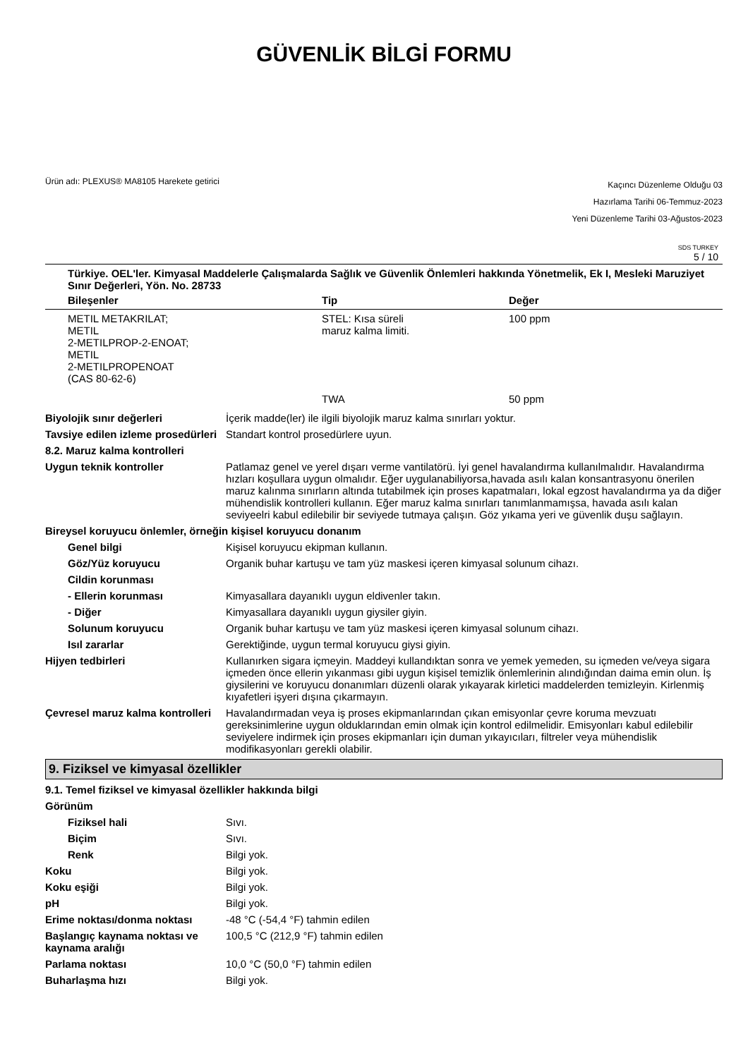GÜVENLİK BİLGİ FORMU
Ürün adı: PLEXUS® MA8105 Harekete getirici
Kaçıncı Düzenleme Olduğu 03
Hazırlama Tarihi 06-Temmuz-2023
Yeni Düzenleme Tarihi 03-Ağustos-2023
SDS TURKEY
5 / 10
Türkiye. OEL'ler. Kimyasal Maddelerle Çalışmalarda Sağlık ve Güvenlik Önlemleri hakkında Yönetmelik, Ek I, Mesleki Maruziyet Sınır Değerleri, Yön. No. 28733
| Bileşenler | Tip | Değer |
| --- | --- | --- |
| METIL METAKRILAT; METIL 2-METILPROP-2-ENOAT; METIL 2-METILPROPENOAT (CAS 80-62-6) | STEL: Kısa süreli maruz kalma limiti. | 100 ppm |
| | TWA | 50 ppm |
Biyolojik sınır değerleri İçerik madde(ler) ile ilgili biyolojik maruz kalma sınırları yoktur.
Tavsiye edilen izleme prosedürleri
Standart kontrol prosedürlere uyun.
8.2. Maruz kalma kontrolleri
Uygun teknik kontroller Patlamaz genel ve yerel dışarı verme vantilatörü. İyi genel havalandırma kullanılmalıdır. Havalandırma hızları koşullara uygun olmalıdır. Eğer uygulanabiliyorsa,havada asılı kalan konsantrasyonu önerilen maruz kalınma sınırların altında tutabilmek için proses kapatmaları, lokal egzost havalandırma ya da diğer mühendislik kontrolleri kullanın. Eğer maruz kalma sınırları tanımlanmamışsa, havada asılı kalan seviyeelri kabul edilebilir bir seviyede tutmaya çalışın. Göz yıkama yeri ve güvenlik duşu sağlayın.
Bireysel koruyucu önlemler, örneğin kişisel koruyucu donanım
Genel bilgi Kişisel koruyucu ekipman kullanın.
Göz/Yüz koruyucu Organik buhar kartuşu ve tam yüz maskesi içeren kimyasal solunum cihazı.
Cildin korunması
- Ellerin korunması Kimyasallara dayanıklı uygun eldivenler takın.
- Diğer Kimyasallara dayanıklı uygun giysiler giyin.
Solunum koruyucu Organik buhar kartuşu ve tam yüz maskesi içeren kimyasal solunum cihazı.
Isıl zararlar Gerektiğinde, uygun termal koruyucu giysi giyin.
Hijyen tedbirleri Kullanırken sigara içmeyin. Maddeyi kullandıktan sonra ve yemek yemeden, su içmeden ve/veya sigara içmeden önce ellerin yıkanması gibi uygun kişisel temizlik önlemlerinin alındığından daima emin olun. İş giysilerini ve koruyucu donanımları düzenli olarak yıkayarak kirletici maddelerden temizleyin. Kirlenmiş kıyafetleri işyeri dışına çıkarmayın.
Çevresel maruz kalma kontrolleri
Havalandırmadan veya iş proses ekipmanlarından çıkan emisyonlar çevre koruma mevzuatı gereksinimlerine uygun olduklarından emin olmak için kontrol edilmelidir. Emisyonları kabul edilebilir seviyelere indirmek için proses ekipmanları için duman yıkayıcıları, filtreler veya mühendislik modifikasyonları gerekli olabilir.
9. Fiziksel ve kimyasal özellikler
9.1. Temel fiziksel ve kimyasal özellikler hakkında bilgi
Görünüm
Fiziksel hali Sıvı.
Biçim Sıvı.
Renk Bilgi yok.
Koku Bilgi yok.
Koku eşiği Bilgi yok.
pH Bilgi yok.
Erime noktası/donma noktası -48 °C (-54,4 °F) tahmin edilen
Başlangıç kaynama noktası ve kaynama aralığı
100,5 °C (212,9 °F) tahmin edilen
Parlama noktası 10,0 °C (50,0 °F) tahmin edilen
Buharlaşma hızı Bilgi yok.